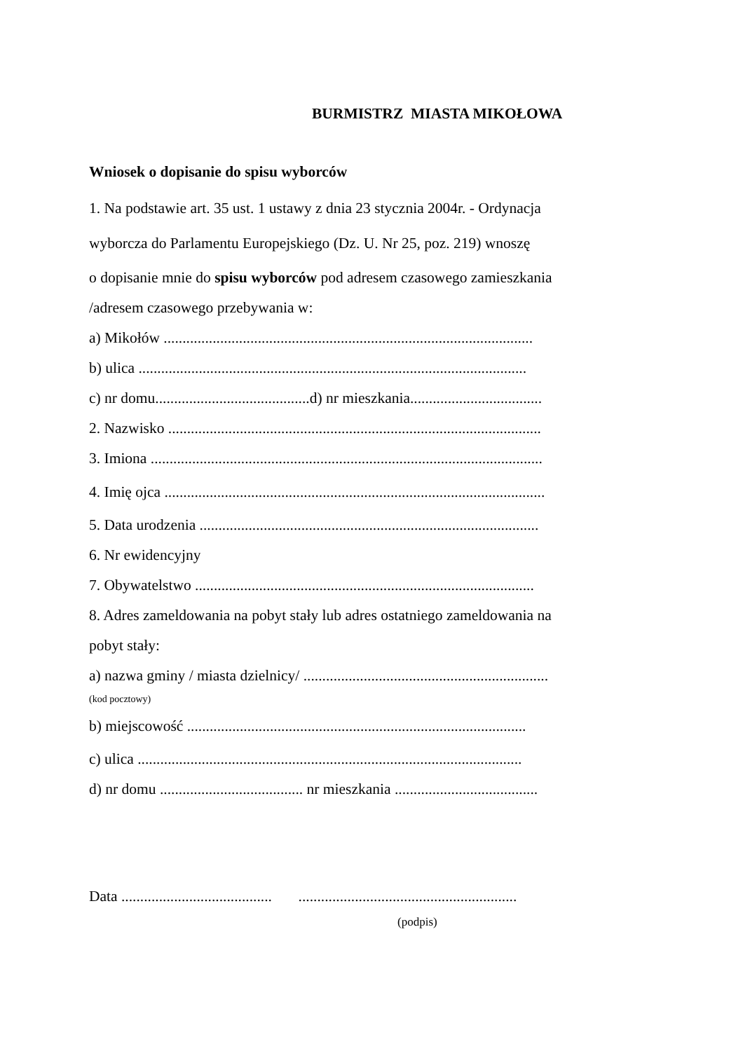BURMISTRZ MIASTA MIKOŁOWA
Wniosek o dopisanie do spisu wyborców
1. Na podstawie art. 35 ust. 1 ustawy z dnia 23 stycznia 2004r. - Ordynacja
wyborcza do Parlamentu Europejskiego (Dz. U. Nr 25, poz. 219) wnoszę
o dopisanie mnie do spisu wyborców pod adresem czasowego zamieszkania
/adresem czasowego przebywania w:
a) Mikołów ..................................................................................................
b) ulica .......................................................................................................
c) nr domu.........................................d) nr mieszkania...................................
2. Nazwisko ...................................................................................................
3. Imiona ........................................................................................................
4. Imię ojca .....................................................................................................
5. Data urodzenia ..........................................................................................
6. Nr ewidencyjny
7. Obywatelstwo ..........................................................................................
8. Adres zameldowania na pobyt stały lub adres ostatniego zameldowania na
pobyt stały:
a) nazwa gminy / miasta dzielnicy/ .................................................................
(kod pocztowy)
b) miejscowość ..........................................................................................
c) ulica ......................................................................................................
d) nr domu ...................................... nr mieszkania ......................................
Data ........................................ ..........................................................
(podpis)